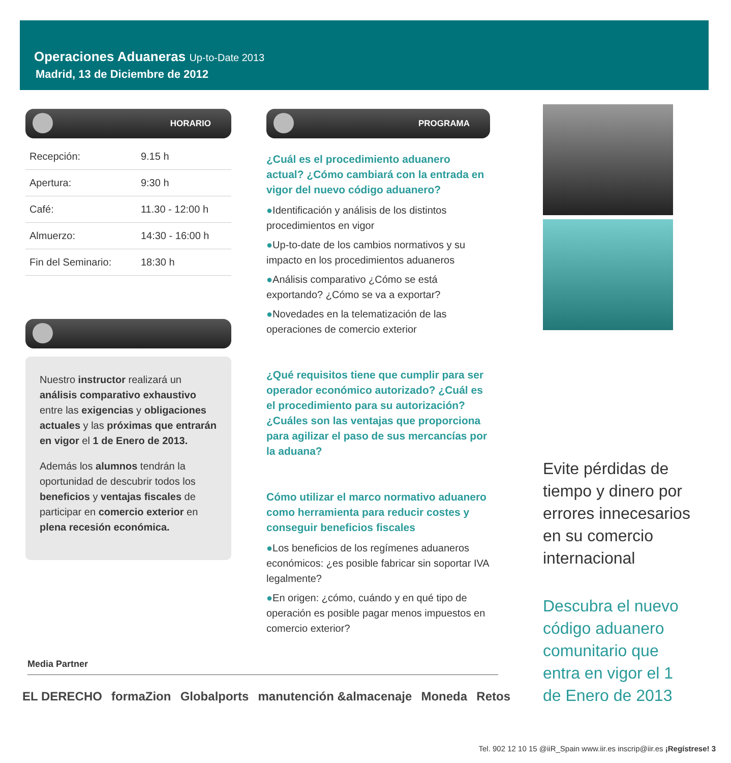Operaciones Aduaneras Up-to-Date 2013
Madrid, 13 de Diciembre de 2012
HORARIO
| Recepción: | 9.15 h |
| Apertura: | 9:30 h |
| Café: | 11.30 - 12:00 h |
| Almuerzo: | 14:30 - 16:00 h |
| Fin del Seminario: | 18:30 h |
Nuestro instructor realizará un análisis comparativo exhaustivo entre las exigencias y obligaciones actuales y las próximas que entrarán en vigor el 1 de Enero de 2013.
Además los alumnos tendrán la oportunidad de descubrir todos los beneficios y ventajas fiscales de participar en comercio exterior en plena recesión económica.
PROGRAMA
¿Cuál es el procedimiento aduanero actual? ¿Cómo cambiará con la entrada en vigor del nuevo código aduanero?
●Identificación y análisis de los distintos procedimientos en vigor
●Up-to-date de los cambios normativos y su impacto en los procedimientos aduaneros
●Análisis comparativo ¿Cómo se está exportando? ¿Cómo se va a exportar?
●Novedades en la telematización de las operaciones de comercio exterior
¿Qué requisitos tiene que cumplir para ser operador económico autorizado? ¿Cuál es el procedimiento para su autorización? ¿Cuáles son las ventajas que proporciona para agilizar el paso de sus mercancías por la aduana?
Cómo utilizar el marco normativo aduanero como herramienta para reducir costes y conseguir beneficios fiscales
●Los beneficios de los regímenes aduaneros económicos: ¿es posible fabricar sin soportar IVA legalmente?
●En origen: ¿cómo, cuándo y en qué tipo de operación es posible pagar menos impuestos en comercio exterior?
Evite pérdidas de tiempo y dinero por errores innecesarios en su comercio internacional
Descubra el nuevo código aduanero comunitario que entra en vigor el 1 de Enero de 2013
Media Partner
EL DERECHO formaZion Globalports manutención &almacenaje Moneda Retos
Tel. 902 12 10 15 @iiR_Spain www.iir.es inscrip@iir.es ¡Regístrese! 3